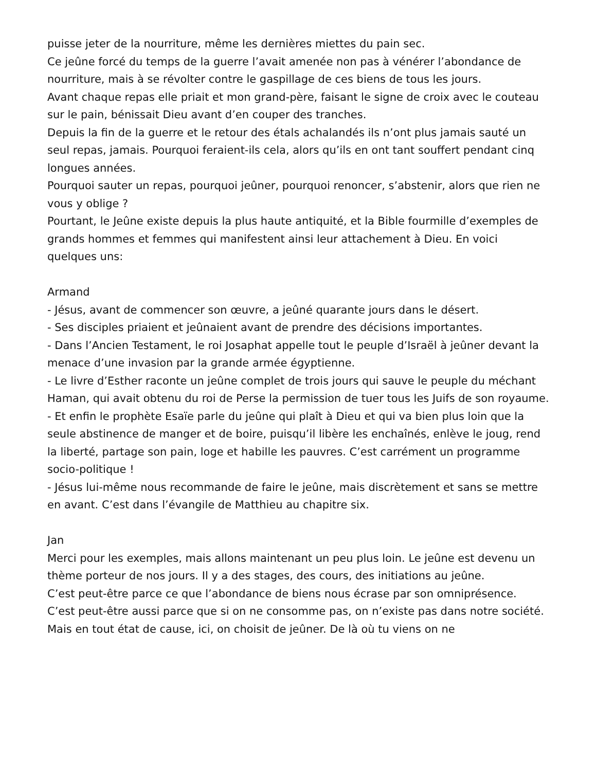puisse jeter de la nourriture, même les dernières miettes du pain sec.
Ce jeûne forcé du temps de la guerre l’avait amenée non pas à vénérer l’abondance de nourriture, mais à se révolter contre le gaspillage de ces biens de tous les jours.
Avant chaque repas elle priait et mon grand-père, faisant le signe de croix avec le couteau sur le pain, bénissait Dieu avant d’en couper des tranches.
Depuis la fin de la guerre et le retour des étals achalandés ils n’ont plus jamais sauté un seul repas, jamais. Pourquoi feraient-ils cela, alors qu’ils en ont tant souffert pendant cinq longues années.
Pourquoi sauter un repas, pourquoi jeûner, pourquoi renoncer, s’abstenir, alors que rien ne vous y oblige ?
Pourtant, le Jeûne existe depuis la plus haute antiquité, et la Bible fourmille d’exemples de grands hommes et femmes qui manifestent ainsi leur attachement à Dieu. En voici quelques uns:
Armand
- Jésus, avant de commencer son œuvre, a jeûné quarante jours dans le désert.
- Ses disciples priaient et jeûnaient avant de prendre des décisions importantes.
- Dans l’Ancien Testament, le roi Josaphat appelle tout le peuple d’Israël à jeûner devant la menace d’une invasion par la grande armée égyptienne.
- Le livre d’Esther raconte un jeûne complet de trois jours qui sauve le peuple du méchant Haman, qui avait obtenu du roi de Perse la permission de tuer tous les Juifs de son royaume.
- Et enfin le prophète Esaïe parle du jeûne qui plaît à Dieu et qui va bien plus loin que la seule abstinence de manger et de boire, puisqu’il libère les enchaînés, enlève le joug, rend la liberté, partage son pain, loge et habille les pauvres. C’est carrément un programme socio-politique !
- Jésus lui-même nous recommande de faire le jeûne, mais discrètement et sans se mettre en avant. C’est dans l’évangile de Matthieu au chapitre six.
Jan
Merci pour les exemples, mais allons maintenant un peu plus loin. Le jeûne est devenu un thème porteur de nos jours. Il y a des stages, des cours, des initiations au jeûne.
C’est peut-être parce ce que l’abondance de biens nous écrase par son omniprésence.
C’est peut-être aussi parce que si on ne consomme pas, on n’existe pas dans notre société. Mais en tout état de cause, ici, on choisit de jeûner. De là où tu viens on ne